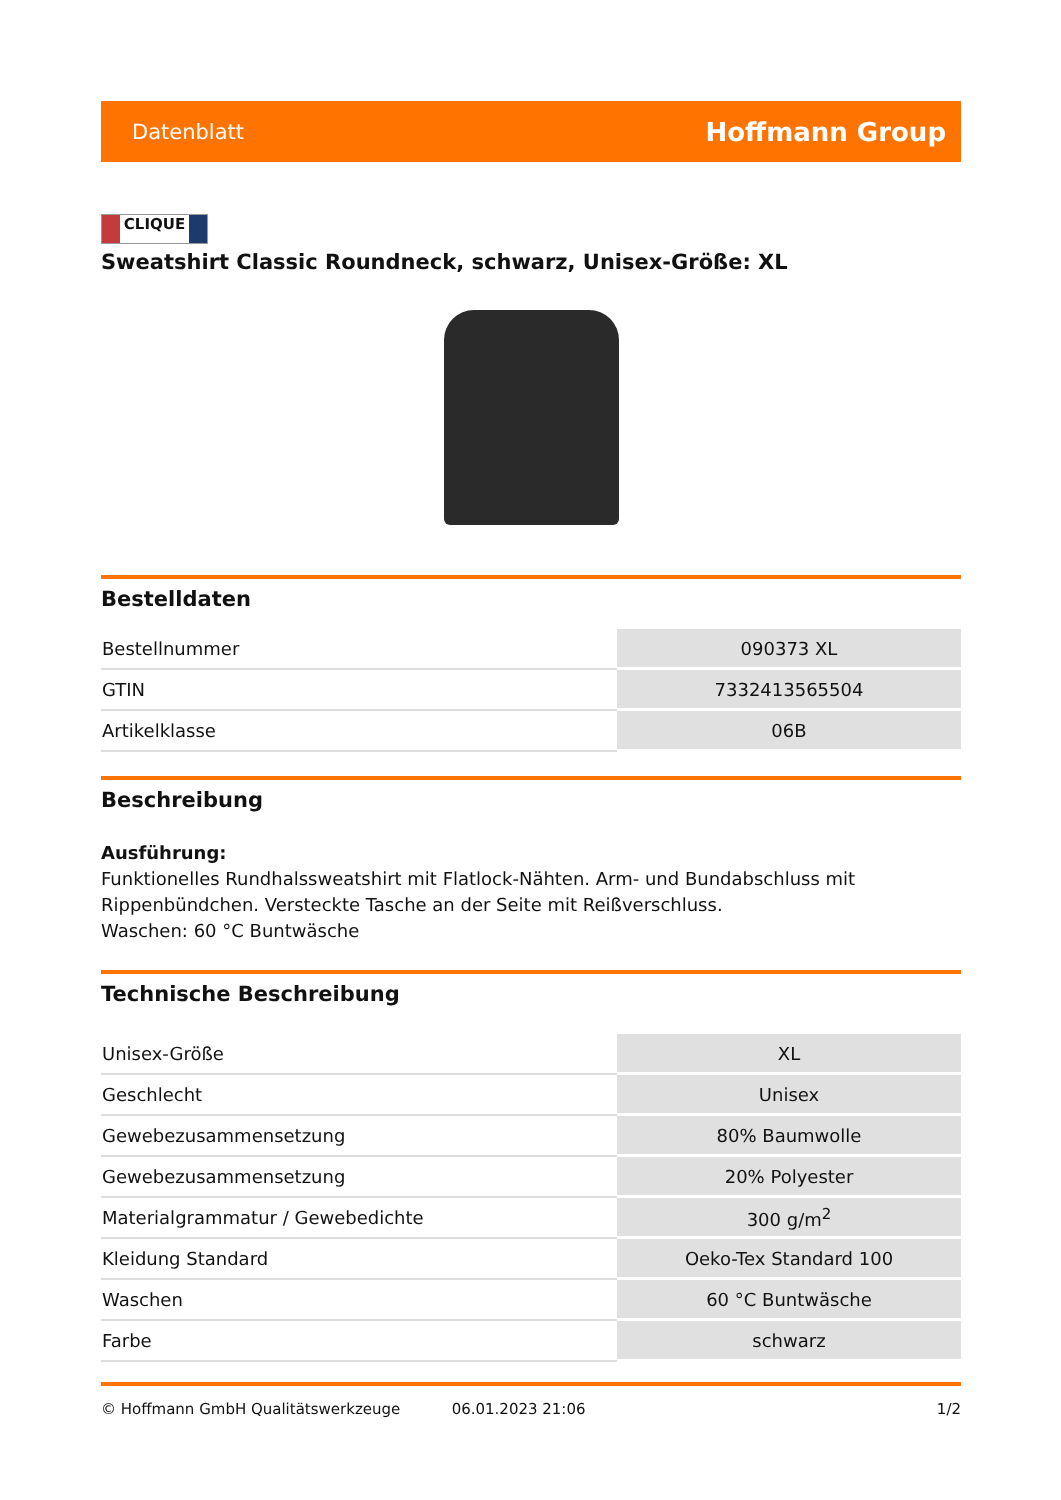Datenblatt Hoffmann Group
CLIQUE
Sweatshirt Classic Roundneck, schwarz, Unisex-Größe: XL
Bestelldaten
| Bestellnummer | 090373 XL |
| GTIN | 7332413565504 |
| Artikelklasse | 06B |
Beschreibung
Ausführung:
Funktionelles Rundhalssweatshirt mit Flatlock-Nähten. Arm- und Bundabschluss mit Rippenbündchen. Versteckte Tasche an der Seite mit Reißverschluss.
Waschen: 60 °C Buntwäsche
Technische Beschreibung
| Unisex-Größe | XL |
| Geschlecht | Unisex |
| Gewebezusammensetzung | 80% Baumwolle |
| Gewebezusammensetzung | 20% Polyester |
| Materialgrammatur / Gewebedichte | 300 g/m<sup>2</sup> |
| Kleidung Standard | Oeko-Tex Standard 100 |
| Waschen | 60 °C Buntwäsche |
| Farbe | schwarz |
© Hoffmann GmbH Qualitätswerkzeuge 06.01.2023 21:06 1/2